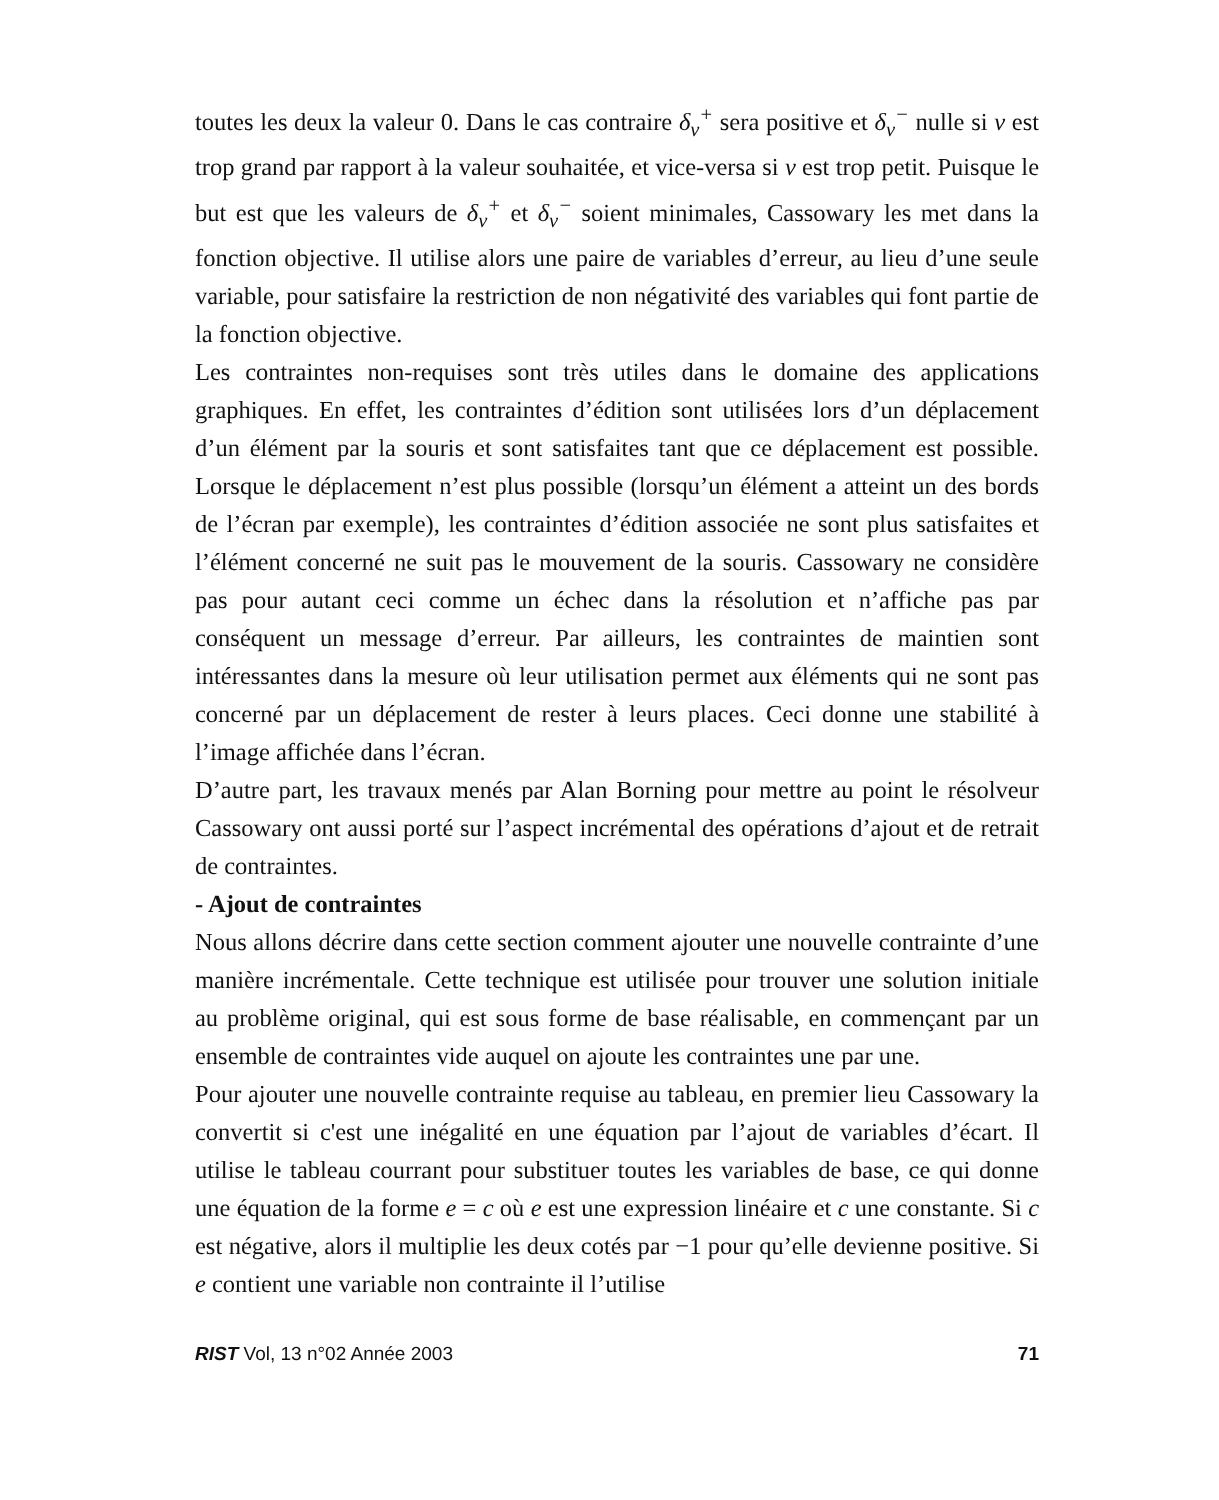toutes les deux la valeur 0. Dans le cas contraire δ<sub>v</sub><sup>+</sup> sera positive et δ<sub>v</sub><sup>−</sup> nulle si v est trop grand par rapport à la valeur souhaitée, et vice-versa si v est trop petit. Puisque le but est que les valeurs de δ<sub>v</sub><sup>+</sup> et δ<sub>v</sub><sup>−</sup> soient minimales, Cassowary les met dans la fonction objective. Il utilise alors une paire de variables d’erreur, au lieu d’une seule variable, pour satisfaire la restriction de non négativité des variables qui font partie de la fonction objective.
Les contraintes non-requises sont très utiles dans le domaine des applications graphiques. En effet, les contraintes d’édition sont utilisées lors d’un déplacement d’un élément par la souris et sont satisfaites tant que ce déplacement est possible. Lorsque le déplacement n’est plus possible (lorsqu’un élément a atteint un des bords de l’écran par exemple), les contraintes d’édition associée ne sont plus satisfaites et l’élément concerné ne suit pas le mouvement de la souris. Cassowary ne considère pas pour autant ceci comme un échec dans la résolution et n’affiche pas par conséquent un message d’erreur. Par ailleurs, les contraintes de maintien sont intéressantes dans la mesure où leur utilisation permet aux éléments qui ne sont pas concerné par un déplacement de rester à leurs places. Ceci donne une stabilité à l’image affichée dans l’écran.
D’autre part, les travaux menés par Alan Borning pour mettre au point le résolveur Cassowary ont aussi porté sur l’aspect incrémental des opérations d’ajout et de retrait de contraintes.
- Ajout de contraintes
Nous allons décrire dans cette section comment ajouter une nouvelle contrainte d’une manière incrémentale. Cette technique est utilisée pour trouver une solution initiale au problème original, qui est sous forme de base réalisable, en commençant par un ensemble de contraintes vide auquel on ajoute les contraintes une par une.
Pour ajouter une nouvelle contrainte requise au tableau, en premier lieu Cassowary la convertit si c'est une inégalité en une équation par l’ajout de variables d’écart. Il utilise le tableau courrant pour substituer toutes les variables de base, ce qui donne une équation de la forme e = c où e est une expression linéaire et c une constante. Si c est négative, alors il multiplie les deux cotés par −1 pour qu’elle devienne positive. Si e contient une variable non contrainte il l’utilise
RIST Vol, 13 n°02 Année 2003 71